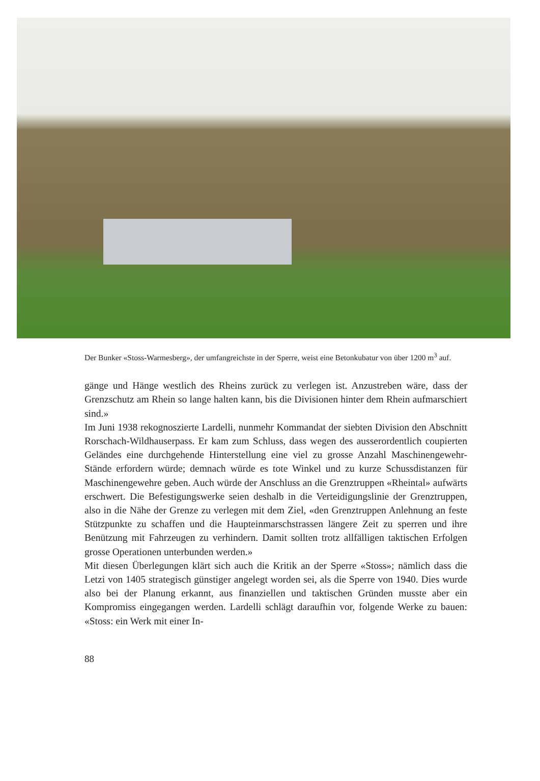Der Bunker «Stoss-Warmesberg», der umfangreichste in der Sperre, weist eine Betonkubatur von über 1200 m<sup>3</sup> auf.
gänge und Hänge westlich des Rheins zurück zu verlegen ist. Anzustreben wäre, dass der Grenzschutz am Rhein so lange halten kann, bis die Divisionen hinter dem Rhein aufmarschiert sind.»
Im Juni 1938 rekognoszierte Lardelli, nunmehr Kommandat der siebten Division den Abschnitt Rorschach-Wildhauserpass. Er kam zum Schluss, dass wegen des ausserordentlich coupierten Geländes eine durchgehende Hinterstellung eine viel zu grosse Anzahl Maschinengewehr-Stände erfordern würde; demnach würde es tote Winkel und zu kurze Schussdistanzen für Maschinengewehre geben. Auch würde der Anschluss an die Grenztruppen «Rheintal» aufwärts erschwert. Die Befestigungswerke seien deshalb in die Verteidigungslinie der Grenztruppen, also in die Nähe der Grenze zu verlegen mit dem Ziel, «den Grenztruppen Anlehnung an feste Stützpunkte zu schaffen und die Haupteinmarschstrassen längere Zeit zu sperren und ihre Benützung mit Fahrzeugen zu verhindern. Damit sollten trotz allfälligen taktischen Erfolgen grosse Operationen unterbunden werden.»
Mit diesen Überlegungen klärt sich auch die Kritik an der Sperre «Stoss»; nämlich dass die Letzi von 1405 strategisch günstiger angelegt worden sei, als die Sperre von 1940. Dies wurde also bei der Planung erkannt, aus finanziellen und taktischen Gründen musste aber ein Kompromiss eingegangen werden. Lardelli schlägt daraufhin vor, folgende Werke zu bauen: «Stoss: ein Werk mit einer In-
88